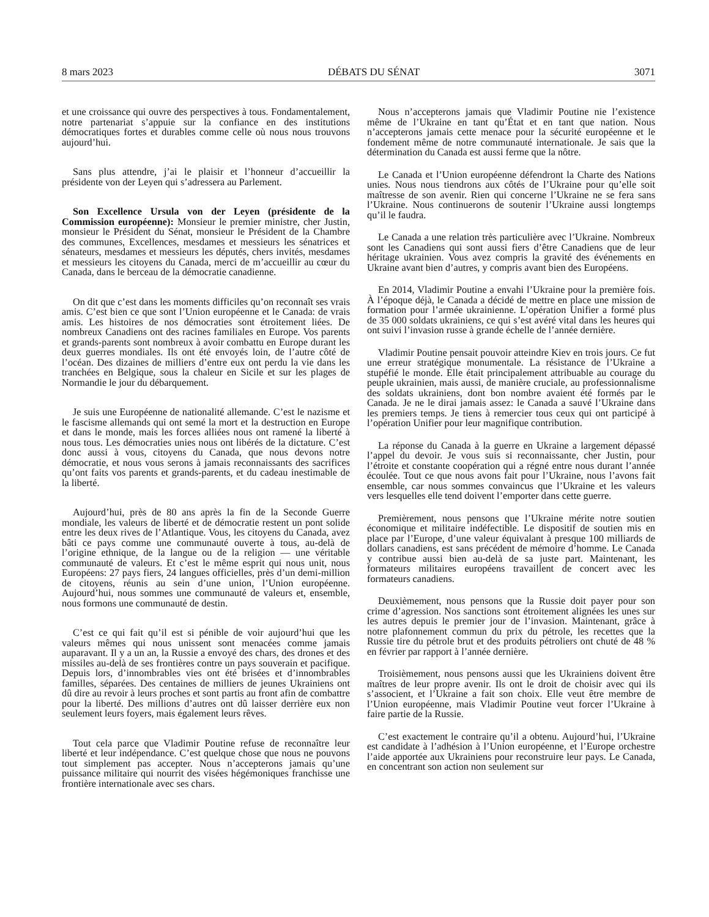8 mars 2023 DÉBATS DU SÉNAT 3071
et une croissance qui ouvre des perspectives à tous. Fondamentalement, notre partenariat s’appuie sur la confiance en des institutions démocratiques fortes et durables comme celle où nous nous trouvons aujourd’hui.
Sans plus attendre, j’ai le plaisir et l’honneur d’accueillir la présidente von der Leyen qui s’adressera au Parlement.
Son Excellence Ursula von der Leyen (présidente de la Commission européenne): Monsieur le premier ministre, cher Justin, monsieur le Président du Sénat, monsieur le Président de la Chambre des communes, Excellences, mesdames et messieurs les sénatrices et sénateurs, mesdames et messieurs les députés, chers invités, mesdames et messieurs les citoyens du Canada, merci de m’accueillir au cœur du Canada, dans le berceau de la démocratie canadienne.
On dit que c’est dans les moments difficiles qu’on reconnaît ses vrais amis. C’est bien ce que sont l’Union européenne et le Canada: de vrais amis. Les histoires de nos démocraties sont étroitement liées. De nombreux Canadiens ont des racines familiales en Europe. Vos parents et grands-parents sont nombreux à avoir combattu en Europe durant les deux guerres mondiales. Ils ont été envoyés loin, de l’autre côté de l’océan. Des dizaines de milliers d’entre eux ont perdu la vie dans les tranchées en Belgique, sous la chaleur en Sicile et sur les plages de Normandie le jour du débarquement.
Je suis une Européenne de nationalité allemande. C’est le nazisme et le fascisme allemands qui ont semé la mort et la destruction en Europe et dans le monde, mais les forces alliées nous ont ramené la liberté à nous tous. Les démocraties unies nous ont libérés de la dictature. C’est donc aussi à vous, citoyens du Canada, que nous devons notre démocratie, et nous vous serons à jamais reconnaissants des sacrifices qu’ont faits vos parents et grands-parents, et du cadeau inestimable de la liberté.
Aujourd’hui, près de 80 ans après la fin de la Seconde Guerre mondiale, les valeurs de liberté et de démocratie restent un pont solide entre les deux rives de l’Atlantique. Vous, les citoyens du Canada, avez bâti ce pays comme une communauté ouverte à tous, au-delà de l’origine ethnique, de la langue ou de la religion — une véritable communauté de valeurs. Et c’est le même esprit qui nous unit, nous Européens: 27 pays fiers, 24 langues officielles, près d’un demi-million de citoyens, réunis au sein d’une union, l’Union européenne. Aujourd’hui, nous sommes une communauté de valeurs et, ensemble, nous formons une communauté de destin.
C’est ce qui fait qu’il est si pénible de voir aujourd’hui que les valeurs mêmes qui nous unissent sont menacées comme jamais auparavant. Il y a un an, la Russie a envoyé des chars, des drones et des missiles au-delà de ses frontières contre un pays souverain et pacifique. Depuis lors, d’innombrables vies ont été brisées et d’innombrables familles, séparées. Des centaines de milliers de jeunes Ukrainiens ont dû dire au revoir à leurs proches et sont partis au front afin de combattre pour la liberté. Des millions d’autres ont dû laisser derrière eux non seulement leurs foyers, mais également leurs rêves.
Tout cela parce que Vladimir Poutine refuse de reconnaître leur liberté et leur indépendance. C’est quelque chose que nous ne pouvons tout simplement pas accepter. Nous n’accepterons jamais qu’une puissance militaire qui nourrit des visées hégémoniques franchisse une frontière internationale avec ses chars.
Nous n’accepterons jamais que Vladimir Poutine nie l’existence même de l’Ukraine en tant qu’État et en tant que nation. Nous n’accepterons jamais cette menace pour la sécurité européenne et le fondement même de notre communauté internationale. Je sais que la détermination du Canada est aussi ferme que la nôtre.
Le Canada et l’Union européenne défendront la Charte des Nations unies. Nous nous tiendrons aux côtés de l’Ukraine pour qu’elle soit maîtresse de son avenir. Rien qui concerne l’Ukraine ne se fera sans l’Ukraine. Nous continuerons de soutenir l’Ukraine aussi longtemps qu’il le faudra.
Le Canada a une relation très particulière avec l’Ukraine. Nombreux sont les Canadiens qui sont aussi fiers d’être Canadiens que de leur héritage ukrainien. Vous avez compris la gravité des événements en Ukraine avant bien d’autres, y compris avant bien des Européens.
En 2014, Vladimir Poutine a envahi l’Ukraine pour la première fois. À l’époque déjà, le Canada a décidé de mettre en place une mission de formation pour l’armée ukrainienne. L’opération Unifier a formé plus de 35 000 soldats ukrainiens, ce qui s’est avéré vital dans les heures qui ont suivi l’invasion russe à grande échelle de l’année dernière.
Vladimir Poutine pensait pouvoir atteindre Kiev en trois jours. Ce fut une erreur stratégique monumentale. La résistance de l’Ukraine a stupéfié le monde. Elle était principalement attribuable au courage du peuple ukrainien, mais aussi, de manière cruciale, au professionnalisme des soldats ukrainiens, dont bon nombre avaient été formés par le Canada. Je ne le dirai jamais assez: le Canada a sauvé l’Ukraine dans les premiers temps. Je tiens à remercier tous ceux qui ont participé à l’opération Unifier pour leur magnifique contribution.
La réponse du Canada à la guerre en Ukraine a largement dépassé l’appel du devoir. Je vous suis si reconnaissante, cher Justin, pour l’étroite et constante coopération qui a régné entre nous durant l’année écoulée. Tout ce que nous avons fait pour l’Ukraine, nous l’avons fait ensemble, car nous sommes convaincus que l’Ukraine et les valeurs vers lesquelles elle tend doivent l’emporter dans cette guerre.
Premièrement, nous pensons que l’Ukraine mérite notre soutien économique et militaire indéfectible. Le dispositif de soutien mis en place par l’Europe, d’une valeur équivalant à presque 100 milliards de dollars canadiens, est sans précédent de mémoire d’homme. Le Canada y contribue aussi bien au-delà de sa juste part. Maintenant, les formateurs militaires européens travaillent de concert avec les formateurs canadiens.
Deuxièmement, nous pensons que la Russie doit payer pour son crime d’agression. Nos sanctions sont étroitement alignées les unes sur les autres depuis le premier jour de l’invasion. Maintenant, grâce à notre plafonnement commun du prix du pétrole, les recettes que la Russie tire du pétrole brut et des produits pétroliers ont chuté de 48 % en février par rapport à l’année dernière.
Troisièmement, nous pensons aussi que les Ukrainiens doivent être maîtres de leur propre avenir. Ils ont le droit de choisir avec qui ils s’associent, et l’Ukraine a fait son choix. Elle veut être membre de l’Union européenne, mais Vladimir Poutine veut forcer l’Ukraine à faire partie de la Russie.
C’est exactement le contraire qu’il a obtenu. Aujourd’hui, l’Ukraine est candidate à l’adhésion à l’Union européenne, et l’Europe orchestre l’aide apportée aux Ukrainiens pour reconstruire leur pays. Le Canada, en concentrant son action non seulement sur